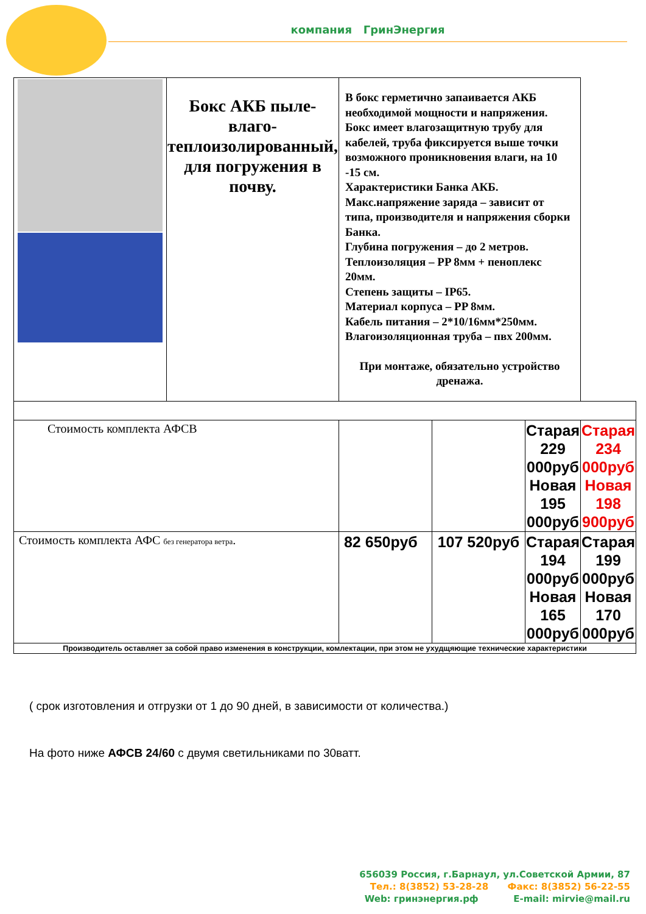компания ГринЭнергия
| | Бокс АКБ пыле-влаго-теплоизолированный, для погружения в почву. | В бокс герметично запаивается АКБ необходимой мощности и напряжения. Бокс имеет влагозащитную трубу для кабелей, труба фиксируется выше точки возможного проникновения влаги, на 10 -15 см. Характеристики Банка АКБ. Макс.напряжение заряда – зависит от типа, производителя и напряжения сборки Банка. Глубина погружения – до 2 метров. Теплоизоляция – PP 8мм + пеноплекс 20мм. Степень защиты – IP65. Материал корпуса – PP 8мм. Кабель питания – 2*10/16мм*250мм. Влагоизоляционная труба – пвх 200мм. При монтаже, обязательно устройство дренажа. | | | |
| Стоимость комплекта АФСВ | | | | Старая 229 000руб Новая 195 000руб | Старая 234 000руб Новая 198 900руб |
| Стоимость комплекта АФС без генератора ветра . | | 82 650руб | 107 520руб | Старая 194 000руб Новая 165 000руб | Старая 199 000руб Новая 170 000руб |
| Производитель оставляет за собой право изменения в конструкции, комлектации, при этом не ухудщяющие технические характеристики | | | | | |
( срок изготовления и отгрузки от 1 до 90 дней, в зависимости от количества.)
На фото ниже АФСВ 24/60 с двумя светильниками по 30ватт.
656039 Россия, г.Барнаул, ул.Советской Армии, 87
Тел.: 8(3852) 53-28-28 Факс: 8(3852) 56-22-55
Web: гринэнергия.рф E-mail: mirvie@mail.ru